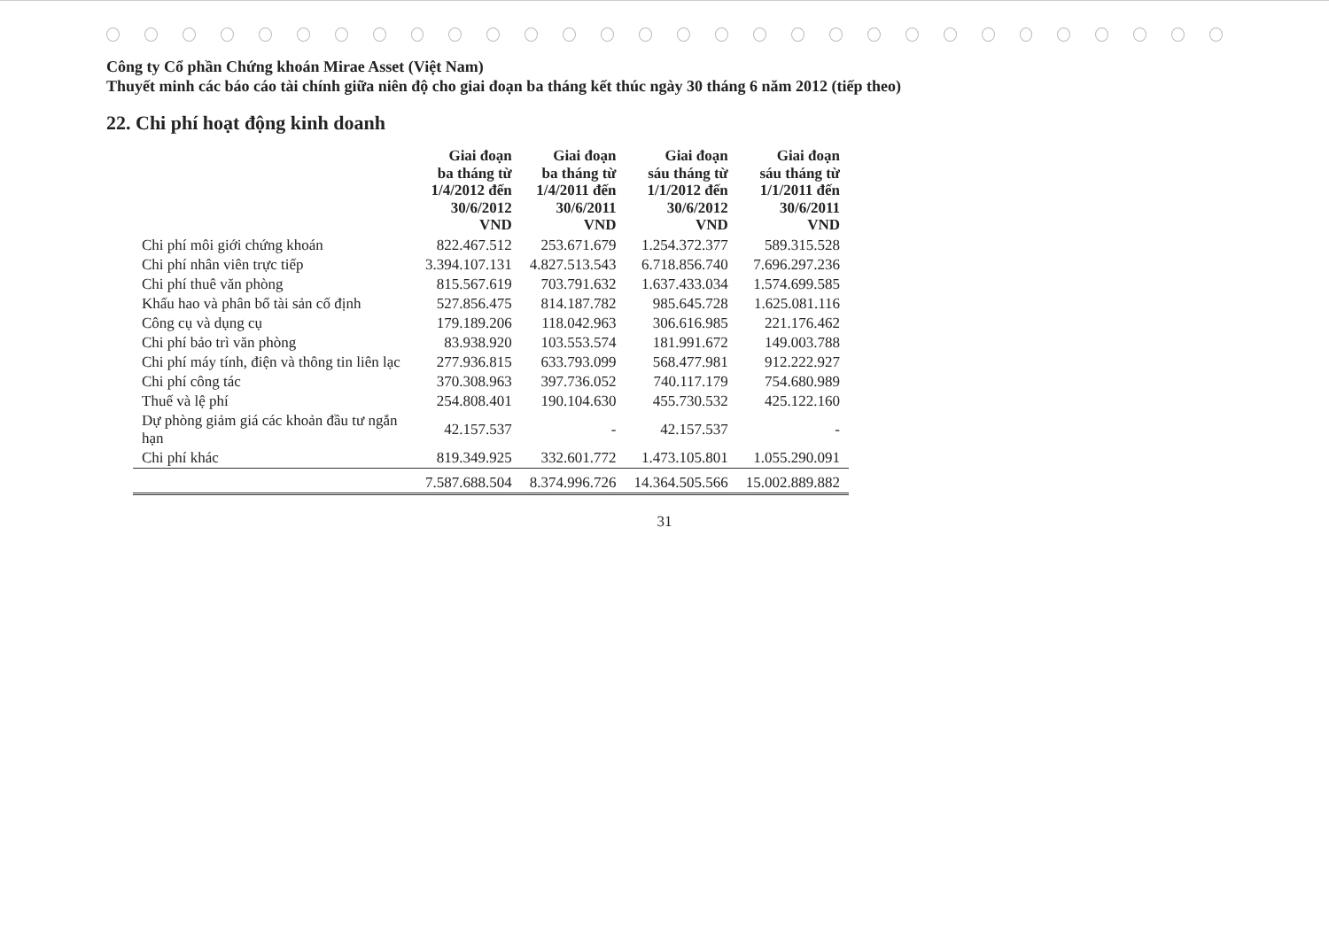Công ty Cổ phần Chứng khoán Mirae Asset (Việt Nam)
Thuyết minh các báo cáo tài chính giữa niên độ cho giai đoạn ba tháng kết thúc ngày 30 tháng 6 năm 2012 (tiếp theo)
22. Chi phí hoạt động kinh doanh
| | Giai đoạn ba tháng từ 1/4/2012 đến 30/6/2012 VND | Giai đoạn ba tháng từ 1/4/2011 đến 30/6/2011 VND | Giai đoạn sáu tháng từ 1/1/2012 đến 30/6/2012 VND | Giai đoạn sáu tháng từ 1/1/2011 đến 30/6/2011 VND |
| --- | --- | --- | --- | --- |
| Chi phí môi giới chứng khoán | 822.467.512 | 253.671.679 | 1.254.372.377 | 589.315.528 |
| Chi phí nhân viên trực tiếp | 3.394.107.131 | 4.827.513.543 | 6.718.856.740 | 7.696.297.236 |
| Chi phí thuê văn phòng | 815.567.619 | 703.791.632 | 1.637.433.034 | 1.574.699.585 |
| Khấu hao và phân bổ tài sản cố định | 527.856.475 | 814.187.782 | 985.645.728 | 1.625.081.116 |
| Công cụ và dụng cụ | 179.189.206 | 118.042.963 | 306.616.985 | 221.176.462 |
| Chi phí bảo trì văn phòng | 83.938.920 | 103.553.574 | 181.991.672 | 149.003.788 |
| Chi phí máy tính, điện và thông tin liên lạc | 277.936.815 | 633.793.099 | 568.477.981 | 912.222.927 |
| Chi phí công tác | 370.308.963 | 397.736.052 | 740.117.179 | 754.680.989 |
| Thuế và lệ phí | 254.808.401 | 190.104.630 | 455.730.532 | 425.122.160 |
| Dự phòng giảm giá các khoản đầu tư ngắn hạn | 42.157.537 | - | 42.157.537 | - |
| Chi phí khác | 819.349.925 | 332.601.772 | 1.473.105.801 | 1.055.290.091 |
| | 7.587.688.504 | 8.374.996.726 | 14.364.505.566 | 15.002.889.882 |
31